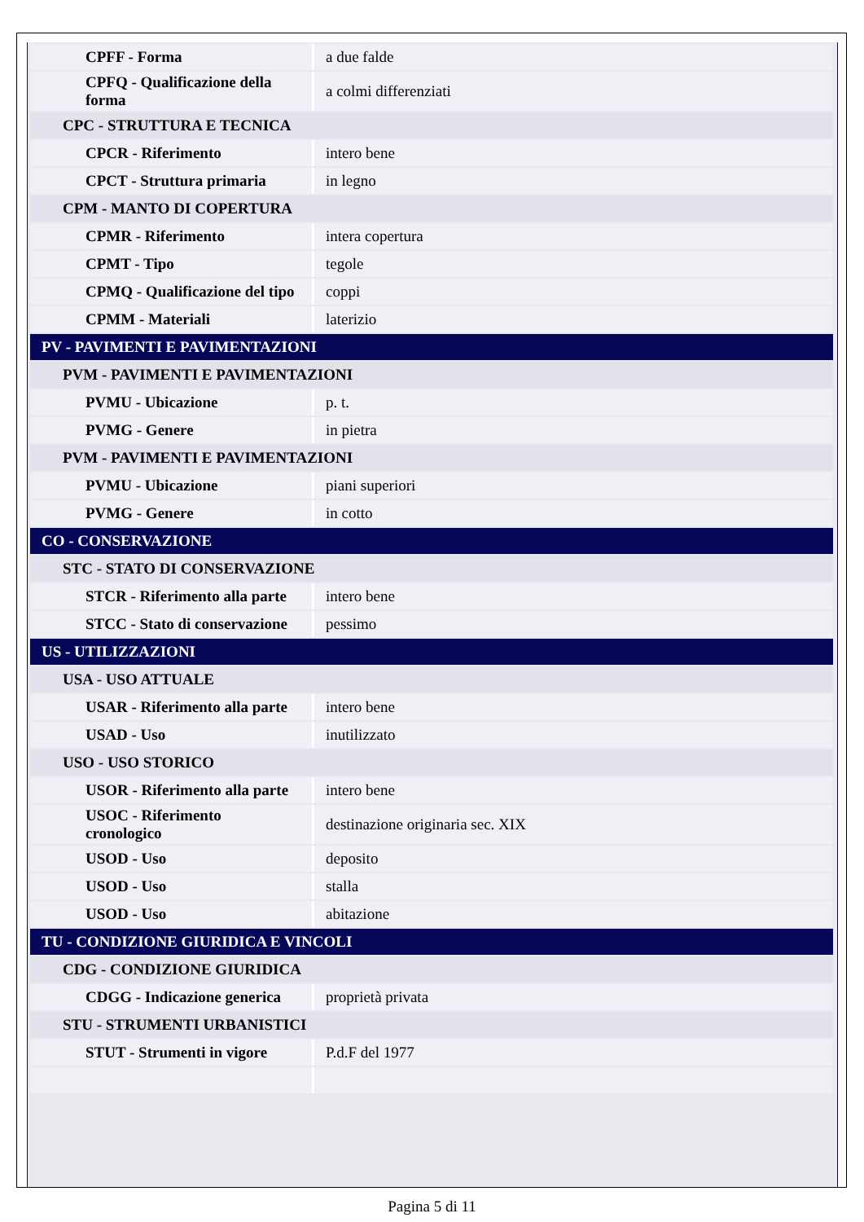| CPFF - Forma | a due falde |
| CPFQ - Qualificazione della forma | a colmi differenziati |
| CPC - STRUTTURA E TECNICA | |
| CPCR - Riferimento | intero bene |
| CPCT - Struttura primaria | in legno |
| CPM - MANTO DI COPERTURA | |
| CPMR - Riferimento | intera copertura |
| CPMT - Tipo | tegole |
| CPMQ - Qualificazione del tipo | coppi |
| CPMM - Materiali | laterizio |
| PV - PAVIMENTI E PAVIMENTAZIONI | |
| PVM - PAVIMENTI E PAVIMENTAZIONI | |
| PVMU - Ubicazione | p. t. |
| PVMG - Genere | in pietra |
| PVM - PAVIMENTI E PAVIMENTAZIONI | |
| PVMU - Ubicazione | piani superiori |
| PVMG - Genere | in cotto |
| CO - CONSERVAZIONE | |
| STC - STATO DI CONSERVAZIONE | |
| STCR - Riferimento alla parte | intero bene |
| STCC - Stato di conservazione | pessimo |
| US - UTILIZZAZIONI | |
| USA - USO ATTUALE | |
| USAR - Riferimento alla parte | intero bene |
| USAD - Uso | inutilizzato |
| USO - USO STORICO | |
| USOR - Riferimento alla parte | intero bene |
| USOC - Riferimento cronologico | destinazione originaria sec. XIX |
| USOD - Uso | deposito |
| USOD - Uso | stalla |
| USOD - Uso | abitazione |
| TU - CONDIZIONE GIURIDICA E VINCOLI | |
| CDG - CONDIZIONE GIURIDICA | |
| CDGG - Indicazione generica | proprietà privata |
| STU - STRUMENTI URBANISTICI | |
| STUT - Strumenti in vigore | P.d.F del 1977 |
Pagina 5 di 11